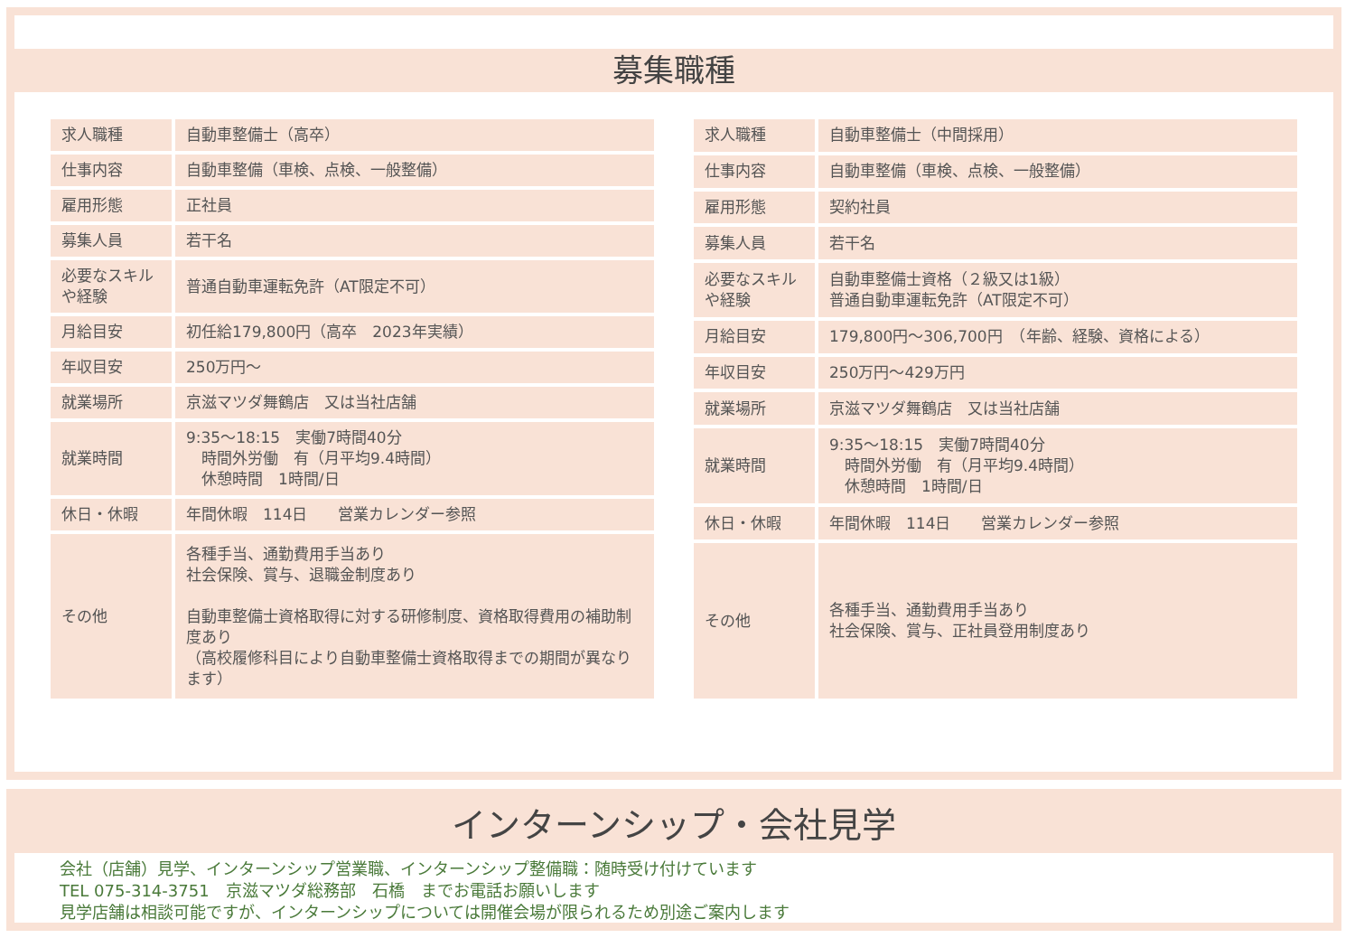募集職種
| 求人職種 | 自動車整備士（高卒） |
| 仕事内容 | 自動車整備（車検、点検、一般整備） |
| 雇用形態 | 正社員 |
| 募集人員 | 若干名 |
| 必要なスキルや経験 | 普通自動車運転免許（AT限定不可） |
| 月給目安 | 初任給179,800円（高卒 2023年実績） |
| 年収目安 | 250万円～ |
| 就業場所 | 京滋マツダ舞鶴店 又は当社店舗 |
| 就業時間 | 9:35～18:15 実働7時間40分 時間外労働 有（月平均9.4時間） 休憩時間 1時間/日 |
| 休日・休暇 | 年間休暇 114日 営業カレンダー参照 |
| その他 | 各種手当、通勤費用手当あり 社会保険、賞与、退職金制度あり 自動車整備士資格取得に対する研修制度、資格取得費用の補助制度あり （高校履修科目により自動車整備士資格取得までの期間が異なります） |
| 求人職種 | 自動車整備士（中間採用） |
| 仕事内容 | 自動車整備（車検、点検、一般整備） |
| 雇用形態 | 契約社員 |
| 募集人員 | 若干名 |
| 必要なスキルや経験 | 自動車整備士資格（２級又は1級） 普通自動車運転免許（AT限定不可） |
| 月給目安 | 179,800円～306,700円 （年齢、経験、資格による） |
| 年収目安 | 250万円～429万円 |
| 就業場所 | 京滋マツダ舞鶴店 又は当社店舗 |
| 就業時間 | 9:35～18:15 実働7時間40分 時間外労働 有（月平均9.4時間） 休憩時間 1時間/日 |
| 休日・休暇 | 年間休暇 114日 営業カレンダー参照 |
| その他 | 各種手当、通勤費用手当あり 社会保険、賞与、正社員登用制度あり |
インターンシップ・会社見学
会社（店舗）見学、インターンシップ営業職、インターンシップ整備職：随時受け付けています
TEL 075-314-3751　京滋マツダ総務部　石橋　までお電話お願いします
見学店舗は相談可能ですが、インターンシップについては開催会場が限られるため別途ご案内します